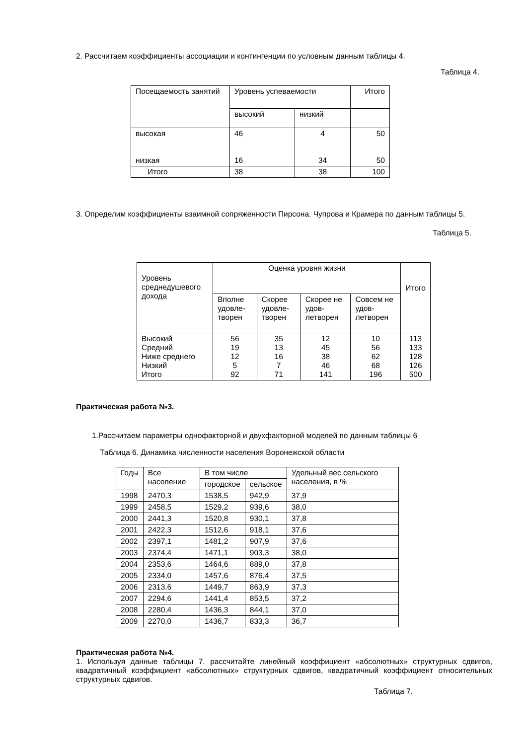2. Рассчитаем коэффициенты ассоциации и контингенции по условным данным таблицы 4.
Таблица 4.
| Посещаемость занятий | Уровень успеваемости | | Итого |
| --- | --- | --- | --- |
| | высокий | низкий | |
| высокая низкая | 46 16 | 4 34 | 50 50 |
| Итого | 38 | 38 | 100 |
3. Определим коэффициенты взаимной сопряженности Пирсона. Чупрова и Крамера по данным таблицы 5.
Таблица 5.
| Уровень среднедушевого дохода | Оценка уровня жизни | | | | Итого |
| --- | --- | --- | --- | --- | --- |
| | Вполне удовле-творен | Скорее удовле-творен | Скорее не удов-летворен | Совсем не удов-летворен | |
| Высокий Средний Ниже среднего Низкий Итого | 56 19 12 5 92 | 35 13 16 7 71 | 12 45 38 46 141 | 10 56 62 68 196 | 113 133 128 126 500 |
Практическая работа №3.
1.Рассчитаем параметры однофакторной и двухфакторной моделей по данным таблицы 6
Таблица 6. Динамика численности населения Воронежской области
| Годы | Все население | В том числе | | Удельный вес сельского населения, в % |
| --- | --- | --- | --- | --- |
| | | городское | сельское | |
| 1998 | 2470,3 | 1538,5 | 942,9 | 37,9 |
| 1999 | 2458,5 | 1529,2 | 939,6 | 38,0 |
| 2000 | 2441,3 | 1520,8 | 930,1 | 37,8 |
| 2001 | 2422,3 | 1512,6 | 918,1 | 37,6 |
| 2002 | 2397,1 | 1481,2 | 907,9 | 37,6 |
| 2003 | 2374,4 | 1471,1 | 903,3 | 38,0 |
| 2004 | 2353,6 | 1464,6 | 889,0 | 37,8 |
| 2005 | 2334,0 | 1457,6 | 876,4 | 37,5 |
| 2006 | 2313,6 | 1449,7 | 863,9 | 37,3 |
| 2007 | 2294,6 | 1441,4 | 853,5 | 37,2 |
| 2008 | 2280,4 | 1436,3 | 844,1 | 37,0 |
| 2009 | 2270,0 | 1436,7 | 833,3 | 36,7 |
Практическая работа №4.
1. Используя данные таблицы 7. рассчитайте линейный коэффициент «абсолютных» структурных сдвигов, квадратичный коэффициент «абсолютных» структурных сдвигов, квадратичный коэффициент относительных структурных сдвигов.
Таблица 7.